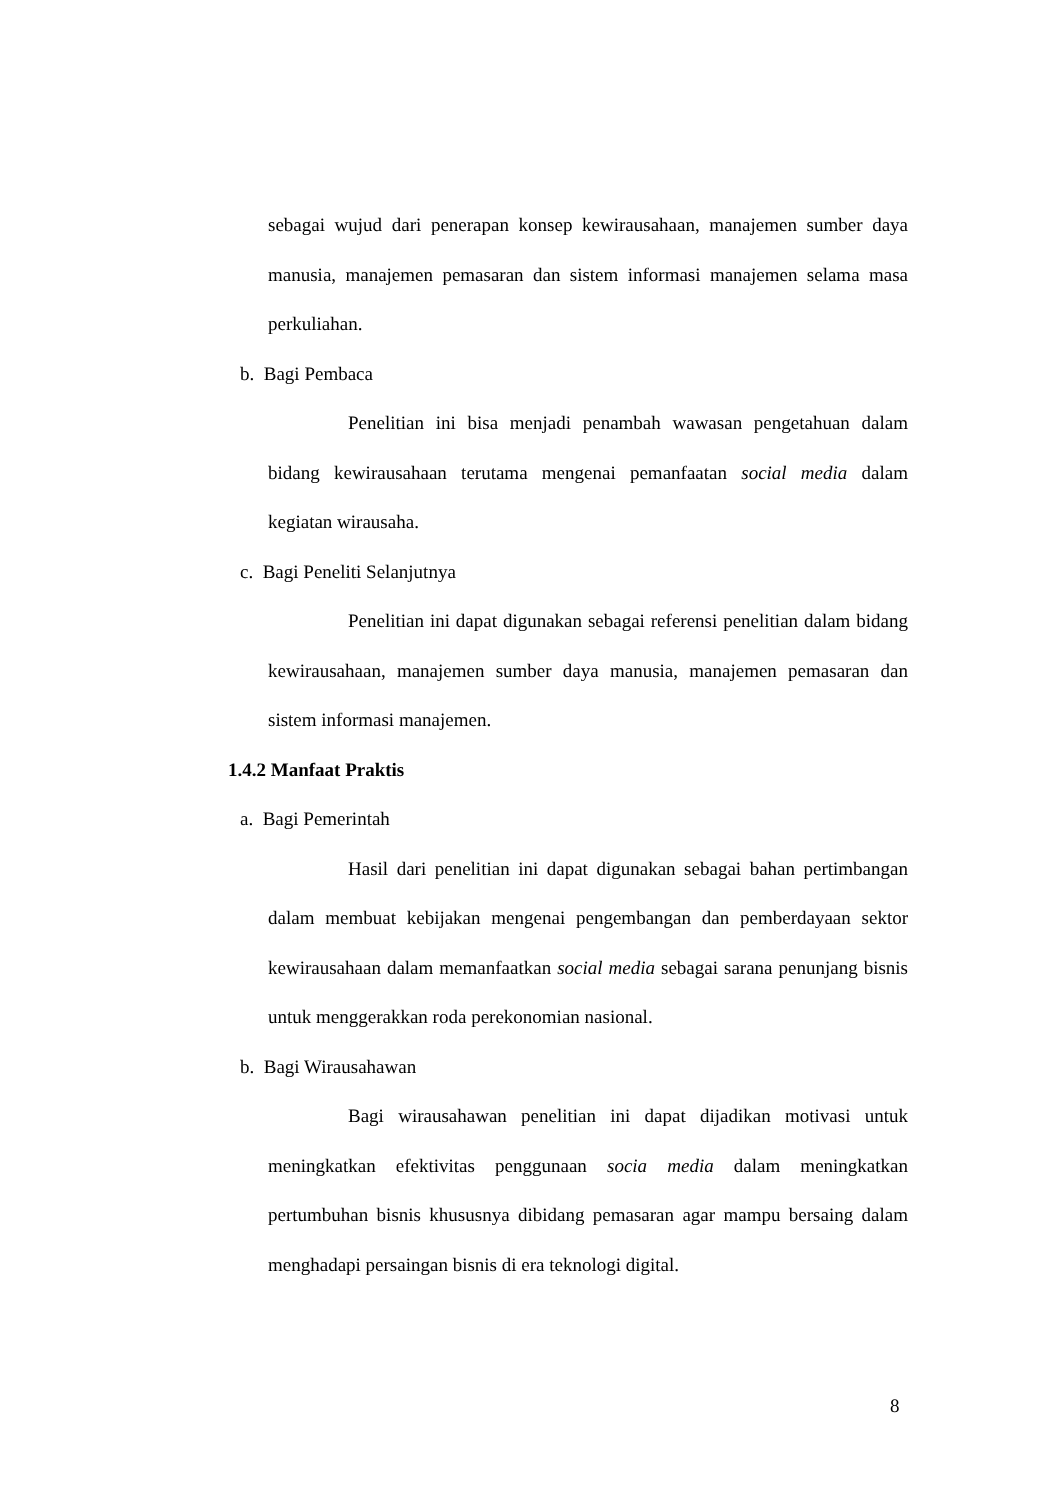sebagai wujud dari penerapan konsep kewirausahaan, manajemen sumber daya manusia, manajemen pemasaran dan sistem informasi manajemen selama masa perkuliahan.
b. Bagi Pembaca
Penelitian ini bisa menjadi penambah wawasan pengetahuan dalam bidang kewirausahaan terutama mengenai pemanfaatan social media dalam kegiatan wirausaha.
c. Bagi Peneliti Selanjutnya
Penelitian ini dapat digunakan sebagai referensi penelitian dalam bidang kewirausahaan, manajemen sumber daya manusia, manajemen pemasaran dan sistem informasi manajemen.
1.4.2 Manfaat Praktis
a. Bagi Pemerintah
Hasil dari penelitian ini dapat digunakan sebagai bahan pertimbangan dalam membuat kebijakan mengenai pengembangan dan pemberdayaan sektor kewirausahaan dalam memanfaatkan social media sebagai sarana penunjang bisnis untuk menggerakkan roda perekonomian nasional.
b. Bagi Wirausahawan
Bagi wirausahawan penelitian ini dapat dijadikan motivasi untuk meningkatkan efektivitas penggunaan socia media dalam meningkatkan pertumbuhan bisnis khususnya dibidang pemasaran agar mampu bersaing dalam menghadapi persaingan bisnis di era teknologi digital.
8